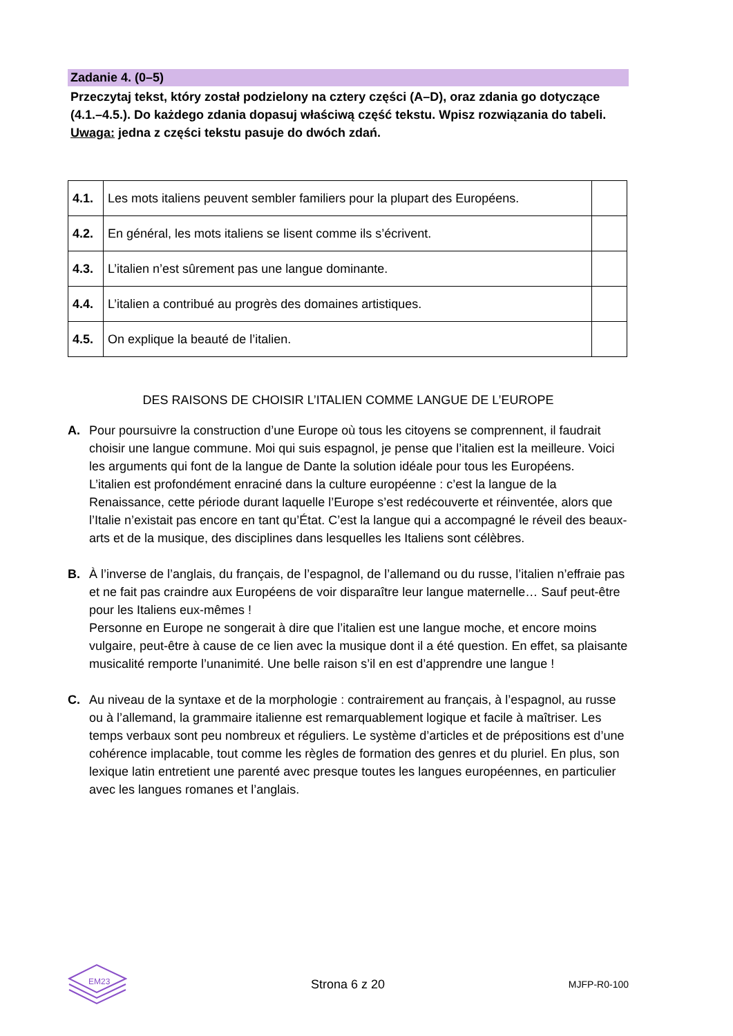Zadanie 4. (0–5)
Przeczytaj tekst, który został podzielony na cztery części (A–D), oraz zdania go dotyczące (4.1.–4.5.). Do każdego zdania dopasuj właściwą część tekstu. Wpisz rozwiązania do tabeli.
Uwaga: jedna z części tekstu pasuje do dwóch zdań.
| 4.1. | Les mots italiens peuvent sembler familiers pour la plupart des Européens. | |
| 4.2. | En général, les mots italiens se lisent comme ils s’écrivent. | |
| 4.3. | L’italien n’est sûrement pas une langue dominante. | |
| 4.4. | L’italien a contribué au progrès des domaines artistiques. | |
| 4.5. | On explique la beauté de l’italien. | |
DES RAISONS DE CHOISIR L’ITALIEN COMME LANGUE DE L’EUROPE
A. Pour poursuivre la construction d’une Europe où tous les citoyens se comprennent, il faudrait choisir une langue commune. Moi qui suis espagnol, je pense que l’italien est la meilleure. Voici les arguments qui font de la langue de Dante la solution idéale pour tous les Européens.
L’italien est profondément enraciné dans la culture européenne : c’est la langue de la Renaissance, cette période durant laquelle l’Europe s’est redécouverte et réinventée, alors que l’Italie n’existait pas encore en tant qu’État. C’est la langue qui a accompagné le réveil des beaux-arts et de la musique, des disciplines dans lesquelles les Italiens sont célèbres.
B. À l’inverse de l’anglais, du français, de l’espagnol, de l’allemand ou du russe, l’italien n’effraie pas et ne fait pas craindre aux Européens de voir disparaître leur langue maternelle… Sauf peut-être pour les Italiens eux-mêmes !
Personne en Europe ne songerait à dire que l’italien est une langue moche, et encore moins vulgaire, peut-être à cause de ce lien avec la musique dont il a été question. En effet, sa plaisante musicalité remporte l’unanimité. Une belle raison s’il en est d’apprendre une langue !
C. Au niveau de la syntaxe et de la morphologie : contrairement au français, à l’espagnol, au russe ou à l’allemand, la grammaire italienne est remarquablement logique et facile à maîtriser. Les temps verbaux sont peu nombreux et réguliers. Le système d’articles et de prépositions est d’une cohérence implacable, tout comme les règles de formation des genres et du pluriel. En plus, son lexique latin entretient une parenté avec presque toutes les langues européennes, en particulier avec les langues romanes et l’anglais.
EM23
Strona 6 z 20 MJFP-R0-100